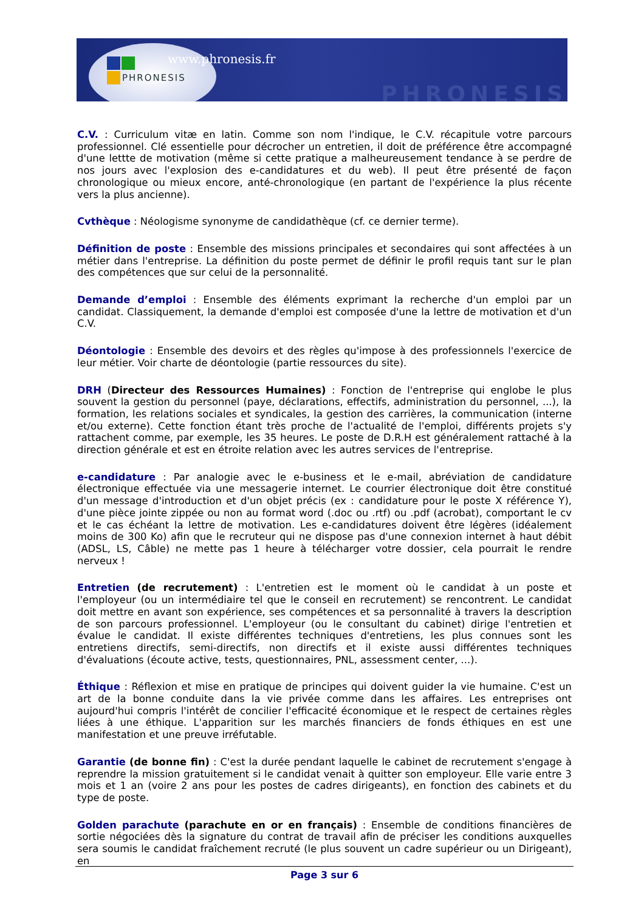www.phronesis.fr
PHRONESIS
PHRONESIS
C.V. : Curriculum vitæ en latin. Comme son nom l'indique, le C.V. récapitule votre parcours professionnel. Clé essentielle pour décrocher un entretien, il doit de préférence être accompagné d'une lettte de motivation (même si cette pratique a malheureusement tendance à se perdre de nos jours avec l'explosion des e-candidatures et du web). Il peut être présenté de façon chronologique ou mieux encore, anté-chronologique (en partant de l'expérience la plus récente vers la plus ancienne).
Cvthèque : Néologisme synonyme de candidathèque (cf. ce dernier terme).
Définition de poste : Ensemble des missions principales et secondaires qui sont affectées à un métier dans l'entreprise. La définition du poste permet de définir le profil requis tant sur le plan des compétences que sur celui de la personnalité.
Demande d’emploi : Ensemble des éléments exprimant la recherche d'un emploi par un candidat. Classiquement, la demande d'emploi est composée d'une la lettre de motivation et d'un C.V.
Déontologie : Ensemble des devoirs et des règles qu'impose à des professionnels l'exercice de leur métier. Voir charte de déontologie (partie ressources du site).
DRH (Directeur des Ressources Humaines) : Fonction de l'entreprise qui englobe le plus souvent la gestion du personnel (paye, déclarations, effectifs, administration du personnel, ...), la formation, les relations sociales et syndicales, la gestion des carrières, la communication (interne et/ou externe). Cette fonction étant très proche de l'actualité de l'emploi, différents projets s'y rattachent comme, par exemple, les 35 heures. Le poste de D.R.H est généralement rattaché à la direction générale et est en étroite relation avec les autres services de l'entreprise.
e-candidature : Par analogie avec le e-business et le e-mail, abréviation de candidature électronique effectuée via une messagerie internet. Le courrier électronique doit être constitué d'un message d'introduction et d'un objet précis (ex : candidature pour le poste X référence Y), d'une pièce jointe zippée ou non au format word (.doc ou .rtf) ou .pdf (acrobat), comportant le cv et le cas échéant la lettre de motivation. Les e-candidatures doivent être légères (idéalement moins de 300 Ko) afin que le recruteur qui ne dispose pas d'une connexion internet à haut débit (ADSL, LS, Câble) ne mette pas 1 heure à télécharger votre dossier, cela pourrait le rendre nerveux !
Entretien (de recrutement) : L'entretien est le moment où le candidat à un poste et l'employeur (ou un intermédiaire tel que le conseil en recrutement) se rencontrent. Le candidat doit mettre en avant son expérience, ses compétences et sa personnalité à travers la description de son parcours professionnel. L'employeur (ou le consultant du cabinet) dirige l'entretien et évalue le candidat. Il existe différentes techniques d'entretiens, les plus connues sont les entretiens directifs, semi-directifs, non directifs et il existe aussi différentes techniques d'évaluations (écoute active, tests, questionnaires, PNL, assessment center, ...).
Éthique : Réflexion et mise en pratique de principes qui doivent guider la vie humaine. C'est un art de la bonne conduite dans la vie privée comme dans les affaires. Les entreprises ont aujourd'hui compris l'intérêt de concilier l'efficacité économique et le respect de certaines règles liées à une éthique. L'apparition sur les marchés financiers de fonds éthiques en est une manifestation et une preuve irréfutable.
Garantie (de bonne fin) : C'est la durée pendant laquelle le cabinet de recrutement s'engage à reprendre la mission gratuitement si le candidat venait à quitter son employeur. Elle varie entre 3 mois et 1 an (voire 2 ans pour les postes de cadres dirigeants), en fonction des cabinets et du type de poste.
Golden parachute (parachute en or en français) : Ensemble de conditions financières de sortie négociées dès la signature du contrat de travail afin de préciser les conditions auxquelles sera soumis le candidat fraîchement recruté (le plus souvent un cadre supérieur ou un Dirigeant), en
Page 3 sur 6